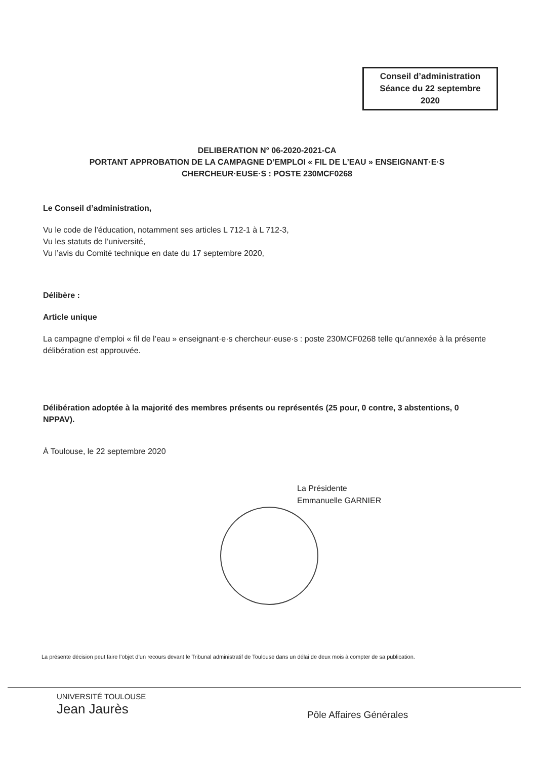Conseil d’administration
Séance du 22 septembre
2020
DELIBERATION N° 06-2020-2021-CA
PORTANT APPROBATION DE LA CAMPAGNE D’EMPLOI « FIL DE L’EAU » ENSEIGNANT·E·S
CHERCHEUR·EUSE·S : POSTE 230MCF0268
Le Conseil d’administration,
Vu le code de l’éducation, notamment ses articles L 712-1 à L 712-3,
Vu les statuts de l’université,
Vu l’avis du Comité technique en date du 17 septembre 2020,
Délibère :
Article unique
La campagne d’emploi « fil de l’eau » enseignant·e·s chercheur·euse·s : poste 230MCF0268 telle qu’annexée à la présente délibération est approuvée.
Délibération adoptée à la majorité des membres présents ou représentés (25 pour, 0 contre, 3 abstentions, 0 NPPAV).
À Toulouse, le 22 septembre 2020
La Présidente
Emmanuelle GARNIER
La présente décision peut faire l’objet d’un recours devant le Tribunal administratif de Toulouse dans un délai de deux mois à compter de sa publication.
UNIVERSITÉ TOULOUSE
Jean Jaurès
Pôle Affaires Générales